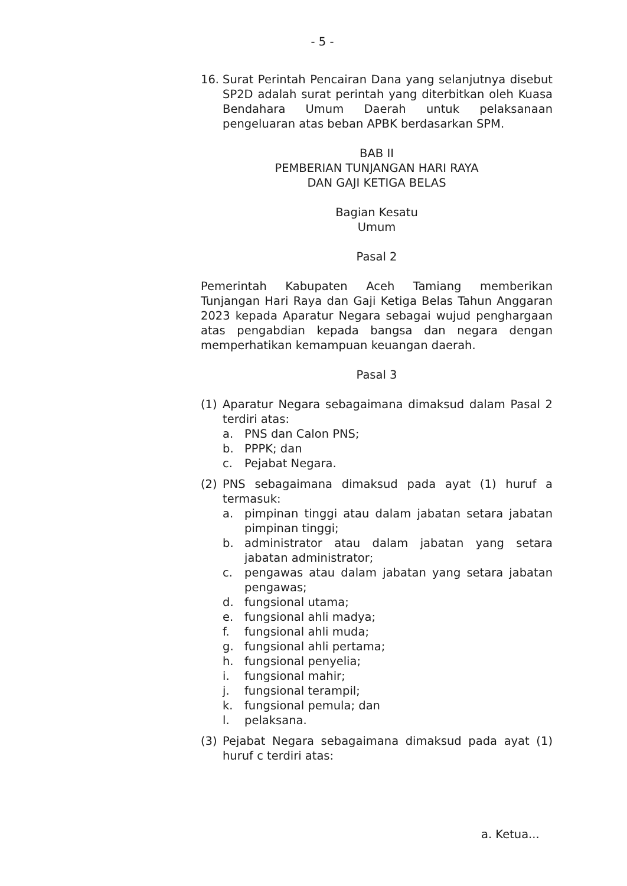- 5 -
16. Surat Perintah Pencairan Dana yang selanjutnya disebut SP2D adalah surat perintah yang diterbitkan oleh Kuasa Bendahara Umum Daerah untuk pelaksanaan pengeluaran atas beban APBK berdasarkan SPM.
BAB II
PEMBERIAN TUNJANGAN HARI RAYA
DAN GAJI KETIGA BELAS
Bagian Kesatu
Umum
Pasal 2
Pemerintah Kabupaten Aceh Tamiang memberikan Tunjangan Hari Raya dan Gaji Ketiga Belas Tahun Anggaran 2023 kepada Aparatur Negara sebagai wujud penghargaan atas pengabdian kepada bangsa dan negara dengan memperhatikan kemampuan keuangan daerah.
Pasal 3
(1) Aparatur Negara sebagaimana dimaksud dalam Pasal 2 terdiri atas:
a. PNS dan Calon PNS;
b. PPPK; dan
c. Pejabat Negara.
(2) PNS sebagaimana dimaksud pada ayat (1) huruf a termasuk:
a. pimpinan tinggi atau dalam jabatan setara jabatan pimpinan tinggi;
b. administrator atau dalam jabatan yang setara jabatan administrator;
c. pengawas atau dalam jabatan yang setara jabatan pengawas;
d. fungsional utama;
e. fungsional ahli madya;
f. fungsional ahli muda;
g. fungsional ahli pertama;
h. fungsional penyelia;
i. fungsional mahir;
j. fungsional terampil;
k. fungsional pemula; dan
l. pelaksana.
(3) Pejabat Negara sebagaimana dimaksud pada ayat (1) huruf c terdiri atas:
a. Ketua...